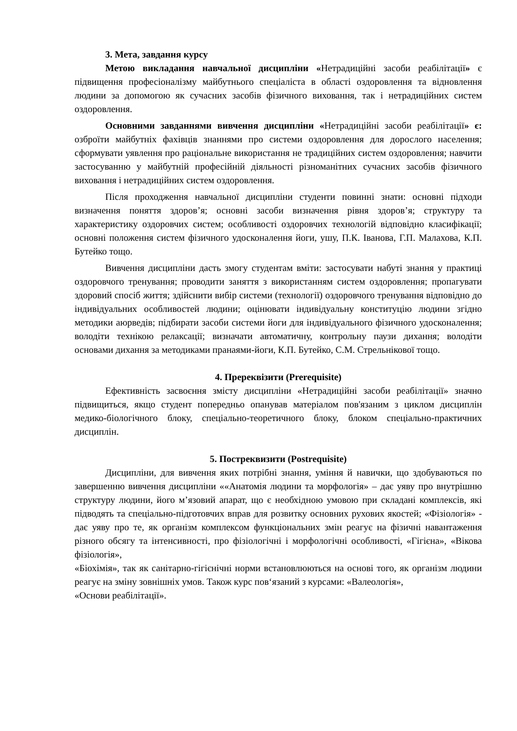3. Мета, завдання курсу
Метою викладання навчальної дисципліни «Нетрадиційні засоби реабілітації» є підвищення професіоналізму майбутнього спеціаліста в області оздоровлення та відновлення людини за допомогою як сучасних засобів фізичного виховання, так і нетрадиційних систем оздоровлення.
Основними завданнями вивчення дисципліни «Нетрадиційні засоби реабілітації» є: озброїти майбутніх фахівців знаннями про системи оздоровлення для дорослого населення; сформувати уявлення про раціональне використання не традиційних систем оздоровлення; навчити застосуванню у майбутній професійній діяльності різноманітних сучасних засобів фізичного виховання і нетрадиційних систем оздоровлення.
Після проходження навчальної дисципліни студенти повинні знати: основні підходи визначення поняття здоров’я; основні засоби визначення рівня здоров’я; структуру та характеристику оздоровчих систем; особливості оздоровчих технологій відповідно класифікації; основні положення систем фізичного удосконалення йоги, ушу, П.К. Іванова, Г.П. Малахова, К.П. Бутейко тощо.
Вивчення дисципліни дасть змогу студентам вміти: застосувати набуті знання у практиці оздоровчого тренування; проводити заняття з використанням систем оздоровлення; пропагувати здоровий спосіб життя; здійснити вибір системи (технології) оздоровчого тренування відповідно до індивідуальних особливостей людини; оцінювати індивідуальну конституцію людини згідно методики аюрведів; підбирати засоби системи йоги для індивідуального фізичного удосконалення; володіти технікою релаксації; визначати автоматичну, контрольну паузи дихання; володіти основами дихання за методиками пранаями-йоги, К.П. Бутейко, С.М. Стрельнікової тощо.
4. Пререквізити (Prerequisite)
Ефективність засвоєння змісту дисципліни «Нетрадиційні засоби реабілітації» значно підвищиться, якщо студент попередньо опанував матеріалом пов'язаним з циклом дисциплін медико-біологічного блоку, спеціально-теоретичного блоку, блоком спеціально-практичних дисциплін.
5. Постреквизити (Postrequisite)
Дисципліни, для вивчення яких потрібні знання, уміння й навички, що здобуваються по завершенню вивчення дисципліни ««Анатомія людини та морфологія» – дає уяву про внутрішню структуру людини, його м’язовий апарат, що є необхідною умовою при складані комплексів, які підводять та спеціально-підготовчих вправ для розвитку основних рухових якостей; «Фізіологія» - дає уяву про те, як організм комплексом функціональних змін реагує на фізичні навантаження різного обсягу та інтенсивності, про фізіологічні і морфологічні особливості, «Гігієна», «Вікова фізіологія»,
«Біохімія», так як санітарно-гігієнічні норми встановлюються на основі того, як організм людини реагує на зміну зовнішніх умов. Також курс пов‘язаний з курсами: «Валеологія»,
«Основи реабілітації».